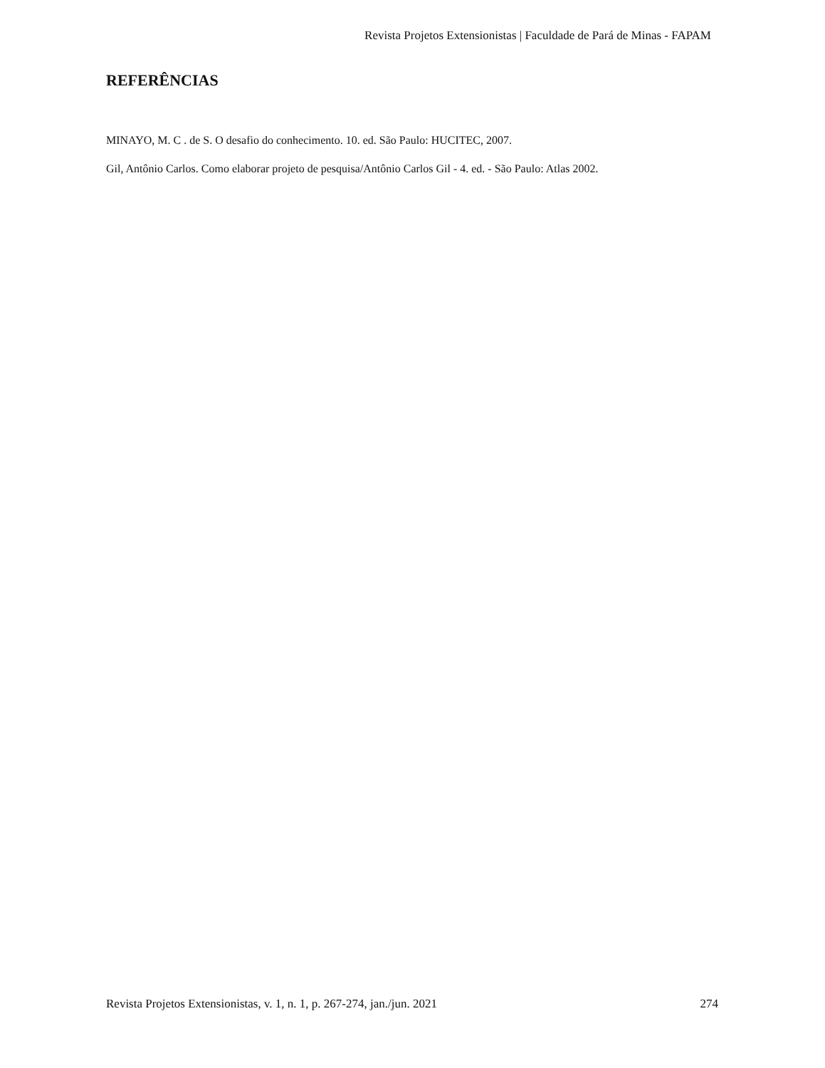Revista Projetos Extensionistas | Faculdade de Pará de Minas - FAPAM
REFERÊNCIAS
MINAYO, M. C . de S. O desafio do conhecimento. 10. ed. São Paulo: HUCITEC, 2007.
Gil, Antônio Carlos. Como elaborar projeto de pesquisa/Antônio Carlos Gil - 4. ed. - São Paulo: Atlas 2002.
Revista Projetos Extensionistas, v. 1, n. 1, p. 267-274, jan./jun. 2021 274